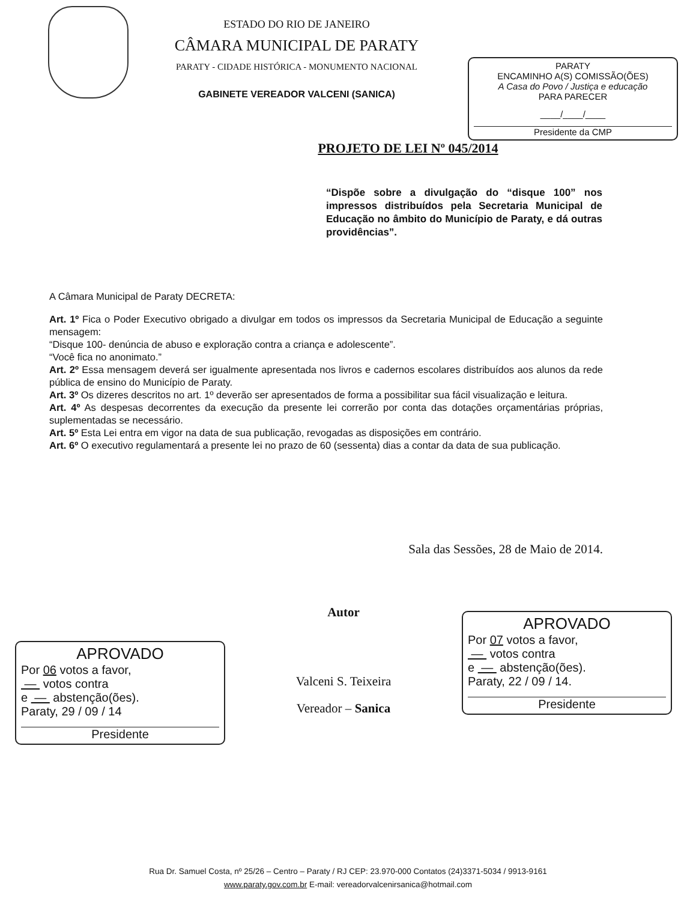ESTADO DO RIO DE JANEIRO
CÂMARA MUNICIPAL DE PARATY
PARATY - CIDADE HISTÓRICA - MONUMENTO NACIONAL
GABINETE VEREADOR VALCENI (SANICA)
PARATY
ENCAMINHO A(S) COMISSÃO(ÕES)
A Casa do Povo / Justiça e educação
PARA PARECER
____/____/____
Presidente da CMP
PROJETO DE LEI Nº 045/2014
“Dispõe sobre a divulgação do “disque 100” nos impressos distribuídos pela Secretaria Municipal de Educação no âmbito do Município de Paraty, e dá outras providências”.
A Câmara Municipal de Paraty DECRETA:
Art. 1º Fica o Poder Executivo obrigado a divulgar em todos os impressos da Secretaria Municipal de Educação a seguinte mensagem:
“Disque 100- denúncia de abuso e exploração contra a criança e adolescente”.
“Você fica no anonimato.”
Art. 2º Essa mensagem deverá ser igualmente apresentada nos livros e cadernos escolares distribuídos aos alunos da rede pública de ensino do Município de Paraty.
Art. 3º Os dizeres descritos no art. 1º deverão ser apresentados de forma a possibilitar sua fácil visualização e leitura.
Art. 4º As despesas decorrentes da execução da presente lei correrão por conta das dotações orçamentárias próprias, suplementadas se necessário.
Art. 5º Esta Lei entra em vigor na data de sua publicação, revogadas as disposições em contrário.
Art. 6º O executivo regulamentará a presente lei no prazo de 60 (sessenta) dias a contar da data de sua publicação.
Sala das Sessões, 28 de Maio de 2014.
APROVADO
Por 06 votos a favor,
— votos contra
e — abstenção(ões).
Paraty, 29 / 09 / 14
Presidente
Autor
Valceni S. Teixeira
Vereador – Sanica
APROVADO
Por 07 votos a favor,
— votos contra
e — abstenção(ões).
Paraty, 22 / 09 / 14.
Presidente
Rua Dr. Samuel Costa, nº 25/26 – Centro – Paraty / RJ CEP: 23.970-000 Contatos (24)3371-5034 / 9913-9161
www.paraty.gov.com.br E-mail: vereadorvalcenirsanica@hotmail.com